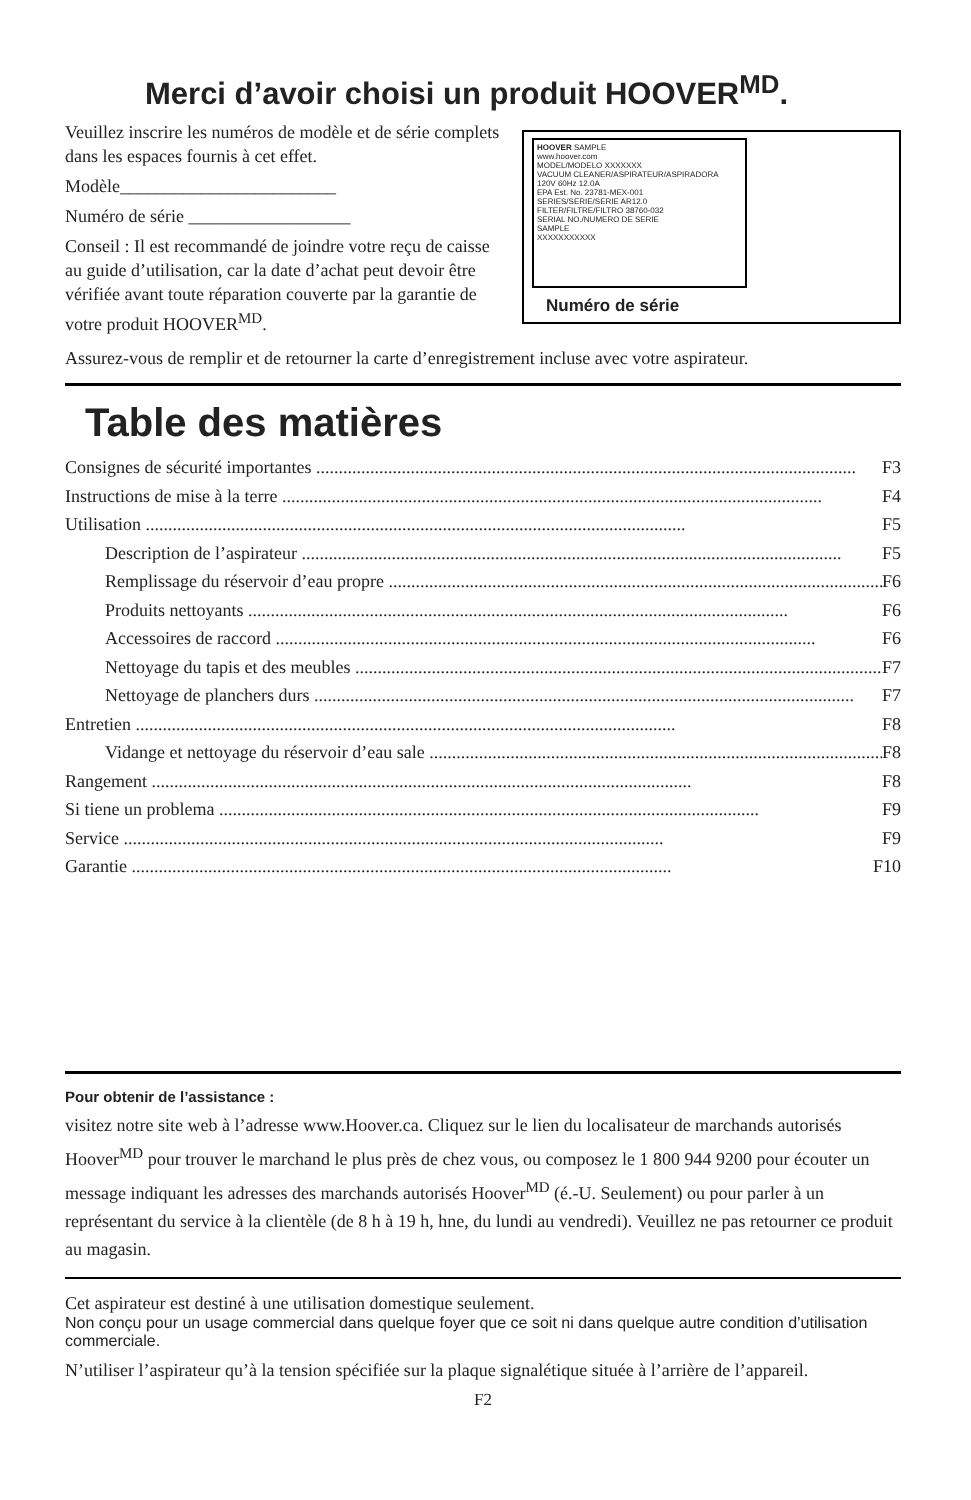Merci d’avoir choisi un produit HOOVER<sup>MD</sup>.
Veuillez inscrire les numéros de modèle et de série complets dans les espaces fournis à cet effet.
Modèle________________________
Numéro de série __________________
Conseil : Il est recommandé de joindre votre reçu de caisse au guide d’utilisation, car la date d’achat peut devoir être vérifiée avant toute réparation couverte par la garantie de votre produit HOOVER<sup>MD</sup>.
HOOVER SAMPLE
www.hoover.com
MODEL/MODELO XXXXXXX
VACUUM CLEANER/ASPIRATEUR/ASPIRADORA
120V 60Hz 12.0A
EPA Est. No. 23781-MEX-001
SERIES/SERIE/SERIE AR12.0
FILTER/FILTRE/FILTRO 38760-032
SERIAL NO./NUMERO DE SERIE
SAMPLE
XXXXXXXXXXX
Numéro de série
Assurez-vous de remplir et de retourner la carte d’enregistrement incluse avec votre aspirateur.
Table des matières
Consignes de sécurité importantes F3
Instructions de mise à la terre F4
Utilisation F5
Description de l’aspirateur F5
Remplissage du réservoir d’eau propre F6
Produits nettoyants F6
Accessoires de raccord F6
Nettoyage du tapis et des meubles F7
Nettoyage de planchers durs F7
Entretien F8
Vidange et nettoyage du réservoir d’eau sale F8
Rangement F8
Si tiene un problema F9
Service F9
Garantie F10
Pour obtenir de l’assistance :
visitez notre site web à l’adresse www.Hoover.ca. Cliquez sur le lien du localisateur de marchands autorisés Hoover<sup>MD</sup> pour trouver le marchand le plus près de chez vous, ou composez le 1 800 944 9200 pour écouter un message indiquant les adresses des marchands autorisés Hoover<sup>MD</sup> (é.-U. Seulement) ou pour parler à un représentant du service à la clientèle (de 8 h à 19 h, hne, du lundi au vendredi). Veuillez ne pas retourner ce produit au magasin.
Cet aspirateur est destiné à une utilisation domestique seulement.
Non conçu pour un usage commercial dans quelque foyer que ce soit ni dans quelque autre condition d’utilisation commerciale.
N’utiliser l’aspirateur qu’à la tension spécifiée sur la plaque signalétique située à l’arrière de l’appareil.
F2